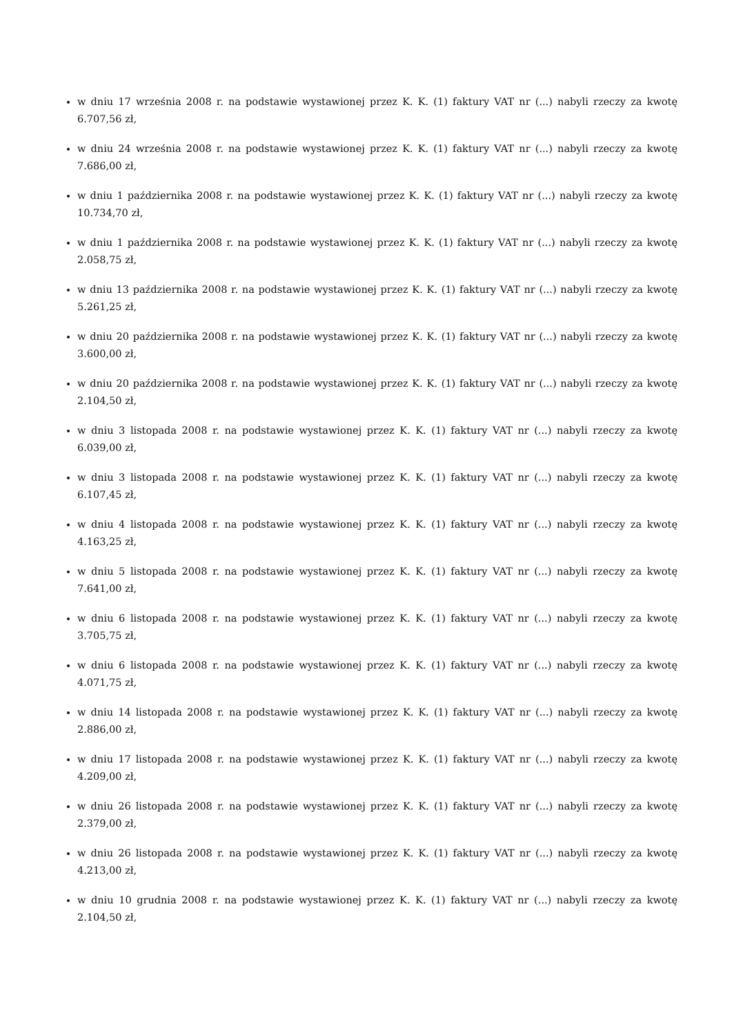w dniu 17 września 2008 r. na podstawie wystawionej przez K. K. (1) faktury VAT nr (...) nabyli rzeczy za kwotę 6.707,56 zł,
w dniu 24 września 2008 r. na podstawie wystawionej przez K. K. (1) faktury VAT nr (...) nabyli rzeczy za kwotę 7.686,00 zł,
w dniu 1 października 2008 r. na podstawie wystawionej przez K. K. (1) faktury VAT nr (...) nabyli rzeczy za kwotę 10.734,70 zł,
w dniu 1 października 2008 r. na podstawie wystawionej przez K. K. (1) faktury VAT nr (...) nabyli rzeczy za kwotę 2.058,75 zł,
w dniu 13 października 2008 r. na podstawie wystawionej przez K. K. (1) faktury VAT nr (...) nabyli rzeczy za kwotę 5.261,25 zł,
w dniu 20 października 2008 r. na podstawie wystawionej przez K. K. (1) faktury VAT nr (...) nabyli rzeczy za kwotę 3.600,00 zł,
w dniu 20 października 2008 r. na podstawie wystawionej przez K. K. (1) faktury VAT nr (...) nabyli rzeczy za kwotę 2.104,50 zł,
w dniu 3 listopada 2008 r. na podstawie wystawionej przez K. K. (1) faktury VAT nr (...) nabyli rzeczy za kwotę 6.039,00 zł,
w dniu 3 listopada 2008 r. na podstawie wystawionej przez K. K. (1) faktury VAT nr (...) nabyli rzeczy za kwotę 6.107,45 zł,
w dniu 4 listopada 2008 r. na podstawie wystawionej przez K. K. (1) faktury VAT nr (...) nabyli rzeczy za kwotę 4.163,25 zł,
w dniu 5 listopada 2008 r. na podstawie wystawionej przez K. K. (1) faktury VAT nr (...) nabyli rzeczy za kwotę 7.641,00 zł,
w dniu 6 listopada 2008 r. na podstawie wystawionej przez K. K. (1) faktury VAT nr (...) nabyli rzeczy za kwotę 3.705,75 zł,
w dniu 6 listopada 2008 r. na podstawie wystawionej przez K. K. (1) faktury VAT nr (...) nabyli rzeczy za kwotę 4.071,75 zł,
w dniu 14 listopada 2008 r. na podstawie wystawionej przez K. K. (1) faktury VAT nr (...) nabyli rzeczy za kwotę 2.886,00 zł,
w dniu 17 listopada 2008 r. na podstawie wystawionej przez K. K. (1) faktury VAT nr (...) nabyli rzeczy za kwotę 4.209,00 zł,
w dniu 26 listopada 2008 r. na podstawie wystawionej przez K. K. (1) faktury VAT nr (...) nabyli rzeczy za kwotę 2.379,00 zł,
w dniu 26 listopada 2008 r. na podstawie wystawionej przez K. K. (1) faktury VAT nr (...) nabyli rzeczy za kwotę 4.213,00 zł,
w dniu 10 grudnia 2008 r. na podstawie wystawionej przez K. K. (1) faktury VAT nr (...) nabyli rzeczy za kwotę 2.104,50 zł,